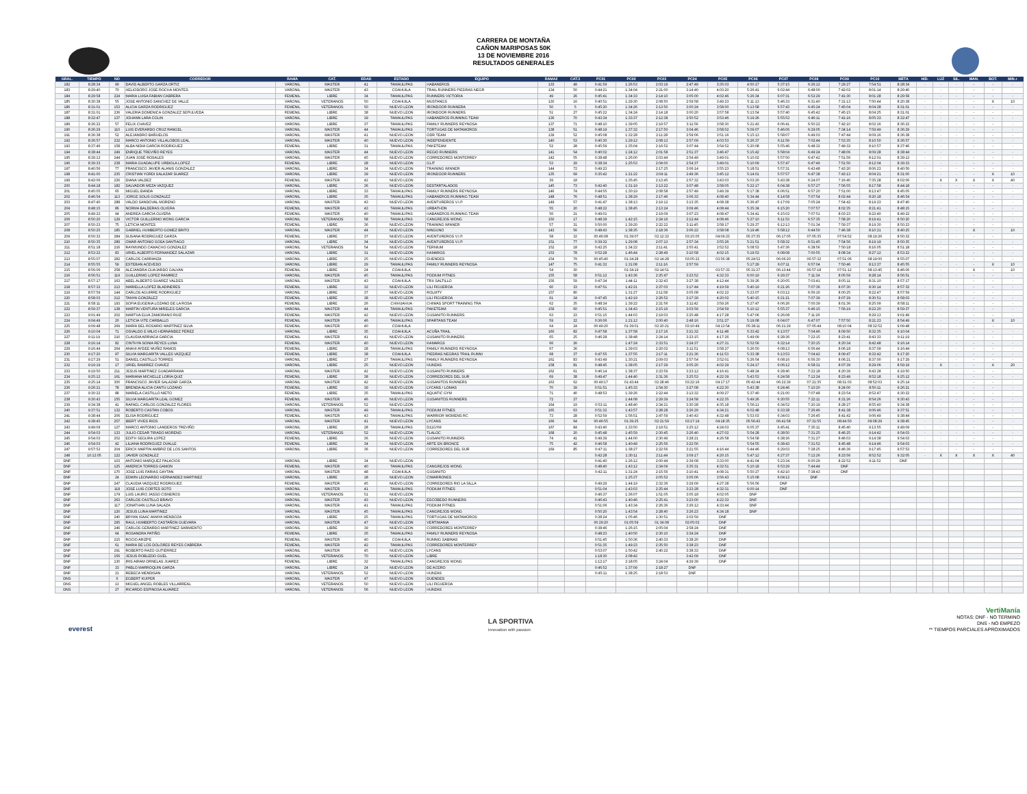CARRERA DE MONTAÑA
CAÑON MARIPOSAS 50K
13 DE NOVIEMBRE 2016
RESULTADOS GENERALES
| GRAL. | TIEMPO | NO | CORREDOR | RAMA | CAT. | EDAD | ESTADO | EQUIPO | RAMA2 | CAT.3 | PC01 | PC02 | PC03 | PC04 | PC05 | PC06 | PC07 | PC08 | PC09 | PC10 | META | HID. | LUZ | SIL. | MAN. | BOT. | MIN.+ |
| --- | --- | --- | --- | --- | --- | --- | --- | --- | --- | --- | --- | --- | --- | --- | --- | --- | --- | --- | --- | --- | --- | --- | --- | --- | --- | --- | --- |
| 182 | 8:28:34 | 99 | DAVID ALBERTO GARZA ORTIZ | VARONIL | MASTER | 41 | TAMAULIPAS | HABANEROS | 133 | 49 | 0:41:59 | 1:26:53 | 2:03:19 | 2:47:49 | 3:35:03 | 4:50:17 | 5:37:15 | 6:26:12 | 7:29:27 | 7:54:51 | 8:28:34 | - | - | - | - | - | - |
| 183 | 8:29:40 | 70 | HELIODORO JOSE ROCHA MONTES | VARONIL | MASTER | 43 | COAHUILA | TRAIL RUNNERS PIEDRAS NEGR | 134 | 50 | 0:44:21 | 1:34:04 | 2:21:00 | 3:14:40 | 4:03:20 | 5:26:41 | 6:02:44 | 6:48:00 | 7:42:02 | 8:01:14 | 8:29:40 | - | - | - | - | - | - |
| 184 | 8:29:58 | 224 | MARIA LUISA FABIAN CABRERA | FEMENIL | LIBRE | 34 | TAMAULIPAS | RUNNERS VICTORIA | 49 | 26 | 0:45:41 | 1:34:33 | 2:14:10 | 3:05:00 | 4:02:46 | 5:26:34 | 6:07:31 | 6:52:29 | 7:41:30 | 8:01:28 | 8:29:58 | - | - | - | - | - | - |
| 185 | 8:30:38 | 55 | JOSE ANTONIO SANCHEZ DE VALLE | VARONIL | VETERANOS | 50 | COAHUILA | MUSTANGS | 130 | 16 | 0:40:51 | 1:29:30 | 2:08:50 | 2:59:58 | 3:49:23 | 5:11:13 | 5:46:33 | 6:31:40 | 7:31:13 | 7:50:44 | 8:20:38 | - | - | - | - | X | 10 |
| 186 | 8:31:01 | 153 | ALICIA GARZA RODRIGUEZ | FEMENIL | VETERANOS | 50 | NUEVO LEON | IRONDOOR RUNNERA | 50 | 5 | 0:45:20 | 1:34:26 | 2:13:50 | 3:00:24 | 3:58:00 | 5:13:58 | 5:57:43 | 6:45:24 | 7:45:04 | 8:04:28 | 8:31:01 | - | - | - | - | - | - |
| 187 | 8:31:01 | 236 | VALERIA DOMENICA GONZALEZ SEPULVEDA | FEMENIL | LIBRE | 38 | NUEVO LEON | IRONDOOR RUNNERS | 51 | 27 | 0:45:22 | 1:34:24 | 2:14:18 | 3:00:20 | 3:57:58 | 5:13:54 | 5:57:40 | 6:45:42 | 7:45:15 | 8:04:25 | 8:31:01 | - | - | - | - | - | - |
| 188 | 8:32:47 | 137 | JOHANN LARA COLIN | VARONIL | LIBRE | 39 | TAMAULIPAS | HABANEROS RUNNING TEAM | 136 | 70 | 0:43:34 | 1:33:37 | 2:12:38 | 2:50:52 | 3:53:46 | 5:19:26 | 5:55:53 | 6:46:11 | 7:41:16 | 8:05:33 | 8:32:47 | - | - | - | - | - | - |
| 189 | 8:36:22 | 57 | FELIX CHAVEZ | VARONIL | LIBRE | 37 | TAMAULIPAS | FAMILY RUNNERS REYNOSA | 137 | 71 | 0:48:10 | 1:39:05 | 2:19:57 | 3:11:56 | 3:58:30 | 5:21:43 | 6:06:41 | 6:50:22 | 7:42:10 | 8:02:16 | 8:36:22 | - | - | - | - | - | - |
| 190 | 8:36:29 | 110 | LUIS EVERARDO CRUZ RANGEL | VARONIL | MASTER | 44 | TAMAULIPAS | TORTUGAS DE MATAMOROS | 138 | 51 | 0:48:19 | 1:37:32 | 2:17:50 | 3:04:46 | 3:58:02 | 5:09:07 | 5:46:06 | 6:29:05 | 7:34:14 | 7:59:49 | 8:36:29 | - | - | - | - | - | - |
| 191 | 8:36:38 | 52 | ALEJANDRO BAÑUELOS | VARONIL | MASTER | 41 | NUEVO LEON | ODR TEAM | 139 | 52 | 0:45:08 | 1:32:28 | 2:11:28 | 2:59:06 | 3:51:16 | 5:15:13 | 5:58:07 | 6:49:03 | 7:47:44 | 8:09:16 | 8:36:38 | - | - | - | - | - | - |
| 192 | 8:36:57 | 232 | MARCO ANTONIO VILLALOBOS LEAL | VARONIL | MASTER | 40 | NUEVO LEON | INDEPENDIENTE | 140 | 53 | 0:40:30 | 1:29:12 | 2:08:13 | 2:57:09 | 4:03:53 | 5:26:37 | 6:11:59 | 7:02:44 | 7:53:35 | 8:10:50 | 8:36:57 | - | - | - | - | - | - |
| 193 | 8:37:46 | 158 | ALBA NIDIA GARCÍA RODRIGUEZ | FEMENIL | LIBRE | 31 | TAMAULIPAS | PAKETEAM | 52 | 28 | 0:45:59 | 1:35:04 | 2:16:52 | 3:07:44 | 3:54:52 | 5:20:08 | 5:55:46 | 6:48:32 | 7:49:32 | 8:10:57 | 8:37:46 | - | - | - | - | - | - |
| 194 | 8:38:44 | 249 | ENRIQUE TREVIÑO REYES | VARONIL | MASTER | 44 | NUEVO LEON | REGIO RUNNERS | 141 | 54 | 0:40:02 | 1:24:12 | 2:01:58 | 2:51:37 | 3:46:47 | 5:15:42 | 5:58:04 | 6:49:24 | 7:48:06 | 8:09:28 | 8:38:44 | - | - | - | - | - | - |
| 195 | 8:39:13 | 244 | JUAN JOSÉ ROSALES | VARONIL | MASTER | 45 | NUEVO LEON | CORREDORES MONTERREY | 142 | 55 | 0:38:48 | 1:26:00 | 2:03:44 | 2:54:49 | 3:49:01 | 5:10:02 | 5:57:50 | 6:47:42 | 7:51:56 | 8:12:01 | 8:39:13 | - | - | - | - | - | - |
| 196 | 8:39:33 | 238 | MARIA GUADALUPE URBIOLA LOPEZ | FEMENIL | LIBRE | 28 | NUEVO LEON | GLIT | 53 | 29 | 0:38:34 | 1:25:53 | 2:04:00 | 2:54:37 | 3:49:01 | 5:10:09 | 5:57:47 | 6:47:49 | 7:51:50 | 8:12:04 | 8:39:33 | - | - | - | - | - | - |
| 197 | 8:40:56 | 77 | FRANCISCO JAVIER ALANIS GONZALEZ | VARONIL | LIBRE | 34 | NUEVO LEON | TRAINING WINNER | 144 | 72 | 0:49:23 | | 2:17:25 | 3:06:14 | 3:55:23 | 5:18:51 | 5:57:31 | 6:43:48 | 7:43:20 | 8:06:23 | 8:40:56 | - | - | - | - | - | - |
| 198 | 8:41:00 | 235 | CRISTIAN YORDI SALAZAR SUAREZ | VARONIL | LIBRE | 39 | NUEVO LEON | IRONDOOR RUNNERS | 135 | 69 | 0:35:42 | 1:21:22 | 2:04:11 | 2:49:36 | 3:45:12 | 5:14:01 | 5:57:57 | 6:47:38 | 7:43:13 | 8:04:21 | 8:31:00 | - | - | - | - | X | 10 |
| 199 | 8:42:06 | 226 | DIANA VALDEZ | FEMENIL | MASTER | 42 | NUEVO LEON | | 39 | 18 | | 1:35:45 | 2:13:45 | 2:57:32 | 3:43:03 | 5:03:20 | 5:43:38 | 6:24:07 | 7:16:40 | 7:35:28 | 8:02:06 | - | X | X | X | X | 40 |
| 200 | 8:44:18 | 182 | SALVADOR MEZA VAZQUEZ | VARONIL | LIBRE | 36 | NUEVO LEON | DESTARTALADOS | 145 | 73 | 0:42:40 | 1:31:19 | 2:13:22 | 3:07:48 | 3:58:05 | 5:22:17 | 6:04:38 | 6:57:27 | 7:56:55 | 8:17:58 | 8:44:18 | - | - | - | - | - | - |
| 201 | 8:45:05 | 65 | MIGUEL BANDA | VARONIL | LIBRE | 33 | TAMAULIPAS | FAMILY RUNNERS REYNOSA | 146 | 74 | 0:44:55 | 1:30:19 | 2:08:58 | 2:57:49 | 3:49:39 | 5:17:38 | 6:06:51 | 6:57:20 | 7:51:00 | 8:13:47 | 8:45:05 | - | - | - | - | - | - |
| 202 | 8:46:54 | 113 | JORGE SOLIS GONZALEZ | VARONIL | LIBRE | 35 | TAMAULIPAS | HABANEROS RUNNING TEAM | 148 | 76 | 0:48:51 | 1:38:29 | 2:17:46 | 3:06:33 | 4:08:40 | 5:34:44 | 6:14:58 | 7:07:54 | 8:02:44 | 8:20:18 | 8:46:54 | - | - | - | - | - | - |
| 203 | 8:47:40 | 288 | VALDO SANDOVAL MORENO | VARONIL | MASTER | 43 | NUEVO LEON | AVENTUREROS V.I.P. | 149 | 57 | 0:41:47 | 1:38:13 | 2:19:12 | 3:13:35 | 4:08:38 | 5:36:47 | 6:17:09 | 7:05:24 | 7:54:42 | 8:19:23 | 8:47:40 | - | - | - | - | - | - |
| 204 | 8:48:15 | 86 | NORMA BALDERAS OLVERA | FEMENIL | MASTER | 43 | TAMAULIPAS | URBATHON | 55 | 20 | 0:48:22 | 1:38:45 | 2:13:24 | 3:09:46 | 4:08:44 | 5:35:34 | 6:15:20 | 7:07:57 | 8:02:35 | 8:21:41 | 8:48:15 | - | - | - | - | - | - |
| 205 | 8:49:22 | 94 | ANDREA GARCIA OLVERA | FEMENIL | MASTER | 40 | TAMAULIPAS | HABANEROS RUNNING TEAM | 56 | 21 | 0:49:01 | | 2:19:09 | 3:07:23 | 4:08:47 | 5:34:41 | 6:15:02 | 7:07:51 | 8:03:23 | 8:22:40 | 8:49:22 | - | - | - | - | - | - |
| 206 | 8:50:20 | 129 | VICTOR GUILLERMO WONG GARCIA | VARONIL | VETERANOS | 58 | TAMAULIPAS | CANGREJOS WONG | 150 | 17 | 0:48:39 | 1:42:15 | 2:24:16 | 3:12:44 | 4:08:46 | 5:27:10 | 6:11:53 | 6:57:35 | 7:58:20 | 8:19:41 | 8:50:20 | - | - | - | - | - | - |
| 207 | 8:50:23 | 75 | LETICIA MONTES | FEMENIL | LIBRE | 36 | NUEVO LEON | TRAINING WINNER | 57 | 31 | 0:50:00 | 1:39:20 | 2:22:22 | 3:11:45 | 3:58:17 | 5:29:27 | 6:12:13 | 7:01:34 | 7:59:37 | 8:19:30 | 8:50:23 | - | - | - | - | - | - |
| 208 | 8:50:25 | 185 | GABRIEL HUMBERTO GOMEZ BRITO | VARONIL | MASTER | 44 | NUEVO LEON | NINGUNO | 143 | 56 | 0:48:43 | 1:38:35 | 2:18:36 | 3:06:22 | 3:58:08 | 5:19:46 | 5:58:12 | 6:44:50 | 7:46:38 | 8:10:21 | 8:40:25 | - | - | - | X | - | 10 |
| 209 | 8:50:32 | 284 | SUSANA RODRIGUEZ GARZA | FEMENIL | LIBRE | 37 | NUEVO LEON | AVENTUREROS V.I.P. | 58 | 32 | 00:46:08 | 01:39:07 | 02:12:32 | 03:15:05 | 04:09:23 | 05:37:35 | 06:17:05 | 07:05:35 | 07:54:52 | 08:19:26 | 8:50:32 | - | - | - | - | - | - |
| 210 | 8:50:35 | 289 | OMAR ANTONIO SOSA SANTIAGO | VARONIL | LIBRE | 34 | NUEVO LEON | AVENTUREROS V.I.P. | 151 | 77 | 0:39:32 | 1:29:08 | 2:07:13 | 2:57:34 | 3:55:26 | 5:21:51 | 5:58:32 | 6:51:45 | 7:54:56 | 8:19:19 | 8:50:35 | - | - | - | - | - | - |
| 211 | 8:51:18 | 216 | RAYMUNDO CAMACHO GONZALEZ | VARONIL | VETERANOS | 54 | NUEVO LEON | TERNIUM | 152 | 18 | 0:42:25 | 1:34:22 | 2:11:41 | 2:55:41 | 3:52:52 | 5:08:53 | 5:47:36 | 6:38:56 | 7:50:18 | 8:16:05 | 8:51:18 | - | - | - | - | - | - |
| 212 | 8:53:22 | 83 | URIEL ALBERTO FERNANDEZ SALAZAR | VARONIL | LIBRE | 31 | NUEVO LEON | KAMARGS | 153 | 78 | 0:52:28 | 1:46:44 | 2:28:49 | 3:10:58 | 4:02:15 | 5:19:53 | 6:08:08 | 7:00:55 | 8:08:34 | 8:27:12 | 8:53:22 | - | - | - | - | - | - |
| 213 | 8:55:07 | 282 | CARLOS CARRANZA | VARONIL | LIBRE | 25 | NUEVO LEON | DUENDES | 154 | 79 | 00:45:40 | 01:34:28 | 02:14:28 | 03:05:22 | 03:56:38 | 05:24:52 | 06:06:20 | 06:57:32 | 07:51:06 | 08:19:00 | 8:55:07 | - | - | - | - | - | - |
| 214 | 8:55:55 | 59 | ESTEBAN ACEVEDO | VARONIL | LIBRE | 29 | TAMAULIPAS | FAMILY RUNNERS REYNOSA | 147 | 75 | 0:41:32 | 1:31:08 | 2:11:16 | 2:57:59 | | 5:17:29 | 6:07:11 | 6:57:04 | 7:50:46 | 8:13:37 | 8:45:55 | - | - | - | - | X | 10 |
| 215 | 8:56:06 | 258 | ALEJANDRA GUAJARDO GALVAN | FEMENIL | LIBRE | 24 | COAHUILA | | 54 | 30 | | 01:34:19 | 02:14:51 | | 03:57:33 | 05:31:27 | 06:13:44 | 06:57:18 | 07:51:12 | 08:13:45 | 8:46:06 | - | - | - | X | - | 10 |
| 216 | 8:56:51 | 119 | GUILLERMO LOPEZ RAMIREZ | VARONIL | MASTER | 45 | TAMAULIPAS | PODIUM FITNES | 155 | 58 | 0:51:12 | 1:43:36 | 2:25:47 | 3:23:52 | 4:32:33 | 6:00:19 | 6:29:37 | 7:11:34 | 8:05:59 | 8:28:14 | 8:56:51 | - | - | - | - | - | - |
| 217 | 8:57:17 | 163 | ABEL ALBERTO SUAREZ VALDES | VARONIL | MASTER | 43 | COAHUILA | TRX SALTILLO | 156 | 59 | 0:47:34 | 1:44:11 | 2:32:43 | 3:27:38 | 4:12:44 | 5:39:26 | 6:20:05 | 7:03:41 | 8:05:11 | 8:31:10 | 8:57:17 | - | - | - | - | - | - |
| 218 | 8:57:32 | 213 | MARIELLA LOPEZ BLADINERES | FEMENIL | LIBRE | 32 | NUEVO LEON | LILI FIGUEROA | 60 | 33 | 0:47:51 | 1:42:21 | 2:27:03 | 3:17:44 | 4:19:59 | 5:40:19 | 6:21:26 | 7:07:36 | 8:07:30 | 8:30:14 | 8:57:32 | - | - | - | - | - | - |
| 219 | 8:57:59 | 144 | CARLOS AGUIRRE RODRIGUEZ | VARONIL | LIBRE | 37 | NUEVO LEON | ROLMTY | 157 | 80 | | 1:31:27 | 2:11:58 | 3:05:08 | 4:02:22 | 5:23:07 | 6:03:12 | 6:56:16 | 8:00:25 | 8:22:47 | 8:57:59 | - | - | - | - | - | - |
| 220 | 8:58:03 | 212 | TANYA GONZÁLEZ | FEMENIL | LIBRE | 38 | NUEVO LEON | LILI FIGUEROA | 61 | 34 | 0:47:45 | 1:42:19 | 2:26:52 | 3:17:39 | 4:20:02 | 5:40:15 | 6:21:21 | 7:07:39 | 8:07:29 | 8:30:51 | 8:58:03 | - | - | - | - | - | - |
| 221 | 8:58:11 | 193 | SOFIA EUGENIA LOZANO DE LA ROSA | FEMENIL | LIBRE | 26 | CHIHUAHUA | CHIWAS SPORT TRAINING TRA | 62 | 35 | 0:48:34 | 1:39:22 | 2:21:56 | 3:11:42 | 3:59:26 | 5:27:47 | 6:06:26 | 7:00:39 | 8:01:36 | 8:25:09 | 8:58:11 | - | - | - | - | - | - |
| 222 | 8:59:37 | 138 | MARTIN VENTURA MIRELES GARCIA | VARONIL | MASTER | 44 | TAMAULIPAS | PAKETEAM | 159 | 60 | 0:45:51 | 1:34:43 | 2:15:16 | 3:03:59 | 3:54:59 | 5:10:12 | 5:55:37 | 6:46:15 | 7:56:19 | 8:22:20 | 8:59:37 | - | - | - | - | - | - |
| 223 | 9:01:49 | 202 | MARTHA ELVA ZAMORANO RUIZ | FEMENIL | MASTER | 42 | NUEVO LEON | GUSANITO RUNNERS | 63 | 23 | 0:51:15 | 1:44:03 | 2:19:03 | 3:25:48 | 4:17:28 | 5:47:06 | 6:26:08 | 7:11:26 | | 8:29:13 | 9:01:49 | - | - | - | - | - | - |
| 224 | 9:04:49 | 20 | LETICIA VITE CARBALLO | FEMENIL | MASTER | 46 | TAMAULIPAS | SPARTANS TEAM | 59 | 22 | 0:36:06 | 1:21:12 | 2:00:40 | 2:48:16 | 3:51:27 | 5:19:08 | 6:04:07 | 6:47:07 | 7:57:50 | 8:21:23 | 8:54:49 | - | - | - | - | X | 10 |
| 225 | 9:09:48 | 269 | MARÍA DEL ROSARIO MARTÍNEZ SILVA | FEMENIL | MASTER | 40 | COAHUILA | | 64 | 24 | 00:49:20 | 01:39:01 | 02:20:21 | 03:10:49 | 04:13:54 | 05:38:11 | 06:21:29 | 07:05:44 | 08:10:04 | 08:32:52 | 9:09:48 | - | - | - | - | - | - |
| 226 | 9:10:04 | 71 | OSVALDO E MILIO HERNÁNDEZ PÉREZ | VARONIL | LIBRE | 35 | COAHUILA | ACUÑA TRAIL | 160 | 82 | 0:47:58 | 1:37:58 | 2:17:16 | 3:21:32 | 4:11:48 | 5:33:42 | 6:13:57 | 7:04:46 | 8:09:50 | 8:32:35 | 9:10:04 | - | - | - | - | - | - |
| 227 | 9:11:19 | 210 | CLAUDIA ARRIAGA GARCIA | FEMENIL | MASTER | 41 | NUEVO LEON | GUSANITO RUNNERS | 65 | 25 | 0:46:28 | 1:38:48 | 2:24:14 | 3:23:15 | 4:17:26 | 5:49:09 | 6:28:36 | 7:22:15 | 8:23:41 | 8:43:33 | 9:11:19 | - | - | - | - | - | - |
| 228 | 9:16:14 | 82 | CINTHYA SONIA REYES LUNA | FEMENIL | MASTER | 40 | NUEVO LEON | KAMARGS | 66 | 26 | | 1:47:24 | 2:33:51 | 3:24:37 | 4:27:31 | 5:52:56 | 6:32:14 | 7:20:15 | 8:20:34 | 8:42:48 | 9:16:14 | - | - | - | - | - | - |
| 229 | 9:16:44 | 264 | ANAHI AYDEE MUÑIZ RAMOS | FEMENIL | LIBRE | 28 | TAMAULIPAS | FAMILY RUNNERS REYNOSA | 67 | 36 | | 1:39:03 | 2:20:02 | 3:11:51 | 3:58:27 | 5:26:50 | 6:08:13 | 6:56:44 | 8:06:18 | 8:37:09 | 9:16:44 | - | - | - | - | - | - |
| 230 | 9:17:20 | 97 | SILVIA MARGARITA VALLES VAZQUEZ | FEMENIL | LIBRE | 38 | COAHUILA | PIEDRAS NEGRAS TRAIL RUNNI | 68 | 37 | 0:47:55 | 1:37:55 | 2:17:11 | 3:21:36 | 4:11:53 | 5:33:38 | 6:13:53 | 7:04:42 | 8:09:47 | 8:32:42 | 9:17:20 | - | - | - | - | - | - |
| 231 | 9:17:29 | 51 | DANIEL CASTILLO TORRES | VARONIL | LIBRE | 27 | TAMAULIPAS | FAMILY RUNNERS REYNOSA | 161 | 83 | 0:43:49 | 1:30:21 | 2:09:03 | 2:57:54 | 3:52:01 | 5:26:54 | 6:08:16 | 6:56:30 | 8:06:21 | 8:37:00 | 9:17:29 | - | - | - | - | - | - |
| 232 | 9:19:19 | 17 | URIEL RAMIREZ CHAVEZ | VARONIL | LIBRE | 25 | NUEVO LEON | HUNZAS | 158 | 81 | 0:48:45 | 1:38:05 | 2:17:29 | 3:05:20 | 4:02:29 | 5:24:17 | 6:06:12 | 6:58:31 | 8:07:39 | 8:29:06 | 8:59:19 | - | X | - | - | X | 20 |
| 233 | 9:19:50 | 211 | JESUS MARTINEZ GUADARRAMA | VARONIL | MASTER | 42 | NUEVO LEON | GUSANITO RUNNERS | 162 | 61 | 0:46:14 | 1:38:37 | 2:23:59 | 3:23:12 | 4:16:41 | 5:48:24 | 6:28:40 | 7:22:18 | 8:20:39 | 8:43:28 | 9:19:50 | - | - | - | - | - | - |
| 234 | 9:25:12 | 161 | MARIANA MICHELLE LORÍA QUIZ | FEMENIL | LIBRE | 38 | NUEVO LEON | CORREDORES DEL SUR | 69 | 38 | 0:49:47 | 1:44:40 | 2:31:36 | 3:25:53 | 4:22:39 | 5:43:53 | 6:24:58 | 7:12:24 | 8:23:49 | 8:52:18 | 9:25:12 | - | - | - | - | - | - |
| 235 | 9:25:14 | 300 | FRANCISCO JAVIER SALAZAR GARZA | VARONIL | MASTER | 42 | NUEVO LEON | GUSANITOS RUNNERS | 163 | 62 | 00:49:17 | 01:43:44 | 02:28:46 | 03:22:16 | 04:17:17 | 05:42:44 | 06:22:39 | 07:21:35 | 08:31:03 | 08:52:03 | 9:25:14 | - | - | - | - | - | - |
| 236 | 9:26:21 | 78 | BRENDA ALICIA CANTU LOZANO | FEMENIL | LIBRE | 39 | NUEVO LEON | LYCANS / LOMAS | 70 | 39 | 0:51:51 | 1:45:33 | 1:54:30 | 3:27:08 | 4:22:30 | 5:43:38 | 6:24:46 | 7:10:20 | 8:24:00 | 8:50:11 | 9:26:21 | - | - | - | - | - | - |
| 237 | 9:30:22 | 88 | MARIELA CASTILLO NIETO | FEMENIL | LIBRE | 35 | TAMAULIPAS | AQUATIC GYM | 71 | 40 | 0:48:53 | 1:39:26 | 2:22:44 | 3:13:32 | 4:09:27 | 5:37:40 | 6:21:00 | 7:07:48 | 8:23:54 | 8:52:47 | 9:30:22 | - | - | - | - | - | - |
| 238 | 9:30:43 | 155 | SILVIA MARGARITA LEAL GOMEZ | FEMENIL | MASTER | 46 | NUEVO LEON | GUSANITOS RUNNERS | 72 | 27 | | 1:44:08 | 2:29:39 | 3:24:58 | 4:22:35 | 5:49:26 | 6:30:55 | 7:22:11 | 8:31:26 | 8:54:26 | 9:30:43 | - | - | - | - | - | - |
| 239 | 9:34:38 | 41 | RAFAEL CARLOS GONZALEZ FLORES | VARONIL | VETERANOS | 52 | NUEVO LEON | | 164 | 19 | 0:53:11 | 1:48:40 | 2:34:21 | 3:30:28 | 4:35:18 | 5:56:11 | 6:34:52 | 7:20:19 | 8:28:27 | 8:55:40 | 9:34:38 | - | - | - | - | - | - |
| 240 | 9:37:51 | 132 | ROBERTO CASTAN COBOS | VARONIL | MASTER | 49 | TAMAULIPAS | PODIUM FITNES | 165 | 63 | 0:51:32 | 1:43:57 | 2:28:28 | 3:26:29 | 4:34:21 | 6:02:48 | 6:33:38 | 7:26:46 | 8:41:38 | 9:06:46 | 9:37:51 | - | - | - | - | - | - |
| 241 | 9:38:44 | 206 | ELISA RODRÍGUEZ | FEMENIL | MASTER | 43 | TAMAULIPAS | WARRIOR WOMENS RC | 73 | 28 | 0:52:59 | 1:56:51 | 2:47:59 | 3:40:43 | 4:32:48 | 5:53:03 | 6:34:03 | 7:26:45 | 8:41:42 | 9:06:49 | 9:38:44 | - | - | - | - | - | - |
| 242 | 9:38:45 | 257 | IBERT VIVES RIOS | VARONIL | MASTER | 41 | NUEVO LEON | LYCANS | 166 | 64 | 00:46:55 | 01:39:25 | 02:21:59 | 03:17:19 | 04:18:35 | 05:56:43 | 06:41:58 | 07:31:55 | 08:44:50 | 09:08:29 | 9:38:45 | - | - | - | - | - | - |
| 243 | 9:49:09 | 127 | MARCO ANTONIO LANDEROS TREVIÑO | VARONIL | LIBRE | 28 | TAMAULIPAS | D11GYM | 167 | 84 | 0:43:40 | 1:33:50 | 2:19:51 | 3:25:12 | 4:24:03 | 6:05:37 | 6:45:41 | 7:35:11 | 8:45:40 | 9:13:55 | 9:49:09 | - | - | - | - | - | - |
| 244 | 9:54:03 | 133 | JULIO CESAR TIRADO MORENO | VARONIL | VETERANOS | 52 | NUEVO LEON | TLALOC | 168 | 20 | 0:45:48 | 1:45:59 | 2:30:45 | 3:26:40 | 4:27:02 | 5:54:28 | 6:38:50 | 7:31:25 | 8:46:25 | 9:14:42 | 9:54:03 | - | - | - | - | - | - |
| 245 | 9:54:03 | 252 | EDITH SEGURA LOPEZ | FEMENIL | LIBRE | 36 | NUEVO LEON | GUSANITO RUNNERS | 74 | 41 | 0:49:39 | 1:44:00 | 2:30:49 | 3:28:21 | 4:26:58 | 5:54:58 | 6:38:26 | 7:31:27 | 8:46:03 | 9:14:38 | 9:54:03 | - | - | - | - | - | - |
| 246 | 9:54:03 | 42 | LILIANA RODRIGUEZ OVALLE | FEMENIL | LIBRE | 34 | NUEVO LEON | ARTE EN BRONCE | 75 | 42 | 0:46:58 | 1:40:49 | 2:25:56 | 3:22:56 | | 5:54:55 | 6:38:43 | 7:31:52 | 8:45:48 | 9:14:46 | 9:54:03 | - | - | - | - | - | - |
| 247 | 9:57:53 | 204 | ERICK MARTIN AMBRIZ DE LOS SANTOS | VARONIL | LIBRE | 36 | NUEVO LEON | CORREDORES DEL SUR | 169 | 85 | 0:47:11 | 1:38:27 | 2:22:56 | 3:21:55 | 4:16:44 | 5:44:46 | 6:29:03 | 7:28:25 | 8:46:36 | 9:17:45 | 9:57:53 | - | - | - | - | - | - |
| 248 | 10:12:05 | 122 | JAVIER GONZALEZ | | | | | | | | 0:42:28 | 1:30:11 | 2:11:44 | 3:09:17 | 4:20:15 | 5:47:12 | 6:27:37 | 7:12:26 | 8:23:56 | 8:52:52 | 9:32:05 | - | X | X | X | X | 40 |
| DNF | | 103 | ANTONIO MARQUEZ PALACIOS | VARONIL | LIBRE | 34 | NUEVO LEON | | | | 0:41:40 | 1:26:12 | 2:00:44 | 2:39:08 | 3:33:00 | 4:41:04 | 5:23:34 | 6:00:29 | 8:22:52 | 9:11:52 | DNF | | | | | | |
| DNF | | 125 | AMERICA TORRES GAMON | FEMENIL | MASTER | 40 | TAMAULIPAS | CANGREJOS WONG | | | 0:48:40 | 1:43:12 | 2:34:09 | 3:35:31 | 4:32:51 | 5:10:18 | 6:53:29 | 7:44:44 | DNF | | | | | | | | |
| DNF | | 170 | JOSE LUIS FARIAS GAYTAN | VARONIL | MASTER | 48 | COAHUILA | GUSANITO | | | 0:42:11 | 1:31:24 | 2:15:56 | 3:10:41 | 4:08:31 | 5:50:27 | 6:42:10 | 7:38:43 | DNF | | | | | | | | |
| DNF | | 24 | EDWIN LEONARDO HERNANDEZ MARTINEZ | VARONIL | LIBRE | 18 | NUEVO LEON | CIMARRONES | | | | 1:25:37 | 2:05:52 | 3:05:06 | 3:56:43 | 5:15:08 | 6:04:12 | DNF | | | | | | | | | |
| DNF | | 247 | CLAUDIA VAZQUEZ RODRIGUEZ | FEMENIL | MASTER | 45 | NUEVO LEON | CORREDORES RIO LA SILLA | | | 0:49:29 | 1:44:19 | 2:32:36 | 3:29:09 | 4:27:38 | 5:56:56 | DNF | | | | | | | | | | |
| DNF | | 118 | JOSE LUIS CORTES SOTO | VARONIL | MASTER | 41 | TAMAULIPAS | PODIUM FITNES | | | 0:51:04 | 1:43:03 | 2:25:44 | 3:23:28 | 4:32:31 | 6:00:14 | DNF | | | | | | | | | | |
| DNF | | 174 | LUIS LAURO JASSO CISNEROS | VARONIL | VETERANOS | 51 | NUEVO LEON | | | | 0:46:37 | 1:36:07 | 1:51:05 | 3:05:18 | 4:02:05 | DNF | | | | | | | | | | | |
| DNF | | 263 | CARLOS CASTILLO BRAVO | VARONIL | MASTER | 43 | NUEVO LEON | ESCOBEDO RUNNERS | | | 0:46:43 | 1:40:46 | 2:25:41 | 3:23:00 | 4:22:33 | DNF | | | | | | | | | | | |
| DNF | | 117 | JONATHAN LUNA SALAZA | VARONIL | MASTER | 41 | TAMAULIPAS | PODIUM FITNES | | | 0:51:06 | 1:43:34 | 2:26:36 | 3:26:12 | 4:33:44 | DNF | | | | | | | | | | | |
| DNF | | 120 | JESUS LUNA MARTINEZ | VARONIL | MASTER | 45 | TAMAULIPAS | CANGREJOS WONG | | | 0:50:20 | 1:43:54 | 2:28:40 | 3:26:23 | 4:34:18 | DNF | | | | | | | | | | | |
| DNF | | 240 | BRYAN ISAAC AMAYA MENDOZA | VARONIL | LIBRE | 25 | TAMAULIPAS | TORTUGAS DE MATAMOROS | | | 0:28:24 | 1:05:46 | 1:30:51 | 2:02:59 | DNF | | | | | | | | | | | | |
| DNF | | 295 | RAUL HUMBERTO CASTAÑON GUEVARA | VARONIL | MASTER | 47 | NUEVO LEON | VERTIMANIA | | | 00:29:20 | 01:05:59 | 01:34:08 | 02:05:02 | DNF | | | | | | | | | | | | |
| DNF | | 246 | CARLOS GERARDO MARTINEZ SARMIENTO | VARONIL | LIBRE | 39 | NUEVO LEON | CORREDORES MONTERREY | | | 0:38:46 | 1:26:15 | 2:05:04 | 2:58:24 | DNF | | | | | | | | | | | | |
| DNF | | 64 | ROSANDRA PATIÑO | FEMENIL | LIBRE | 35 | TAMAULIPAS | FAMILY RUNNERS REYNOSA | | | 0:48:23 | 1:40:50 | 2:30:10 | 3:34:24 | DNF | | | | | | | | | | | | |
| DNF | | 215 | ROCIO ARIZPE | FEMENIL | MASTER | 40 | COAHUILA | RUNNIG SABINAS | | | 0:51:45 | 1:50:36 | 2:40:33 | 3:38:20 | DNF | | | | | | | | | | | | |
| DNF | | 61 | MARIA DE LOS DOLORES REYES CABRERA | FEMENIL | MASTER | 42 | TAMAULIPAS | CORREDORES MONTERREY | | | 0:51:35 | 1:49:23 | 2:35:50 | 3:38:23 | DNF | | | | | | | | | | | | |
| DNF | | 291 | ROBERTO RAZO GUTIÉRREZ | VARONIL | MASTER | 45 | NUEVO LEON | LYCANS | | | 0:53:07 | 1:50:42 | 2:40:22 | 3:38:33 | DNF | | | | | | | | | | | | |
| DNF | | 156 | JESUS ROBLEDO GUEL | VARONIL | VETERANOS | 70 | NUEVO LEON | LIBRE | | | 1:18:30 | 2:08:42 | | 3:42:09 | DNF | | | | | | | | | | | | |
| DNF | | 130 | IRIS AIRAM ORNELAS JUAREZ | FEMENIL | LIBRE | 32 | TAMAULIPAS | CANGREJOS WONG | | | 1:12:17 | 2:18:05 | 3:24:04 | 4:29:39 | DNF | | | | | | | | | | | | |
| DNF | | 33 | PABLO MARROQUIN GARZA | VARONIL | LIBRE | 24 | NUEVO LEON | DE ACERO | | | 0:46:52 | 1:37:09 | 2:18:27 | DNF | | | | | | | | | | | | | |
| DNF | | 21 | REBECA MENDISAN | VARONIL | VETERANOS | 52 | NUEVO LEON | HUNZAS | | | 0:45:11 | 1:38:25 | 2:18:53 | DNF | | | | | | | | | | | | | |
| DNS | | 6 | EGBERT KUIPER | VARONIL | MASTER | 47 | NUEVO LEON | DUENDES | | | | | | | | | | | | | | | | | | | |
| DNS | | 13 | MIGUEL ANGEL ROBLES VILLARREAL | VARONIL | VETERANOS | 50 | NUEVO LEON | LILI FIGUEROA | | | | | | | | | | | | | | | | | | | |
| DNS | | 27 | RICARDO ESPINOSA ALVAREZ | VARONIL | VETERANOS | 56 | NUEVO LEON | HUNZAS | | | | | | | | | | | | | | | | | | | |
everest
LA SPORTIVA
innovation with passion
VertiManía
NOTAS: DNF - NO TERMINO
DNS - NO EMPEZO
** TIEMPOS PARCIALES APROXIMADOS